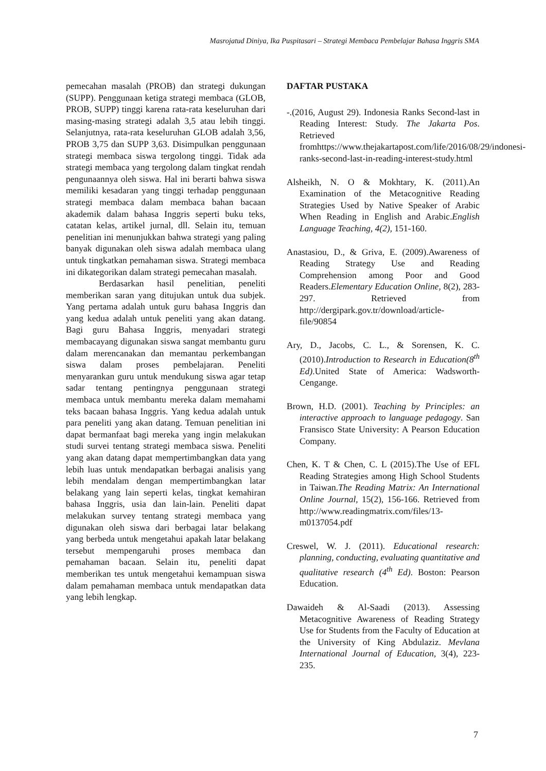Masrojatud Diniya, Ika Puspitasari – Strategi Membaca Pembelajar Bahasa Inggris SMA
pemecahan masalah (PROB) dan strategi dukungan (SUPP). Penggunaan ketiga strategi membaca (GLOB, PROB, SUPP) tinggi karena rata-rata keseluruhan dari masing-masing strategi adalah 3,5 atau lebih tinggi. Selanjutnya, rata-rata keseluruhan GLOB adalah 3,56, PROB 3,75 dan SUPP 3,63. Disimpulkan penggunaan strategi membaca siswa tergolong tinggi. Tidak ada strategi membaca yang tergolong dalam tingkat rendah pengunaannya oleh siswa. Hal ini berarti bahwa siswa memiliki kesadaran yang tinggi terhadap penggunaan strategi membaca dalam membaca bahan bacaan akademik dalam bahasa Inggris seperti buku teks, catatan kelas, artikel jurnal, dll. Selain itu, temuan penelitian ini menunjukkan bahwa strategi yang paling banyak digunakan oleh siswa adalah membaca ulang untuk tingkatkan pemahaman siswa. Strategi membaca ini dikategorikan dalam strategi pemecahan masalah.
Berdasarkan hasil penelitian, peneliti memberikan saran yang ditujukan untuk dua subjek. Yang pertama adalah untuk guru bahasa Inggris dan yang kedua adalah untuk peneliti yang akan datang. Bagi guru Bahasa Inggris, menyadari strategi membacayang digunakan siswa sangat membantu guru dalam merencanakan dan memantau perkembangan siswa dalam proses pembelajaran. Peneliti menyarankan guru untuk mendukung siswa agar tetap sadar tentang pentingnya penggunaan strategi membaca untuk membantu mereka dalam memahami teks bacaan bahasa Inggris. Yang kedua adalah untuk para peneliti yang akan datang. Temuan penelitian ini dapat bermanfaat bagi mereka yang ingin melakukan studi survei tentang strategi membaca siswa. Peneliti yang akan datang dapat mempertimbangkan data yang lebih luas untuk mendapatkan berbagai analisis yang lebih mendalam dengan mempertimbangkan latar belakang yang lain seperti kelas, tingkat kemahiran bahasa Inggris, usia dan lain-lain. Peneliti dapat melakukan survey tentang strategi membaca yang digunakan oleh siswa dari berbagai latar belakang yang berbeda untuk mengetahui apakah latar belakang tersebut mempengaruhi proses membaca dan pemahaman bacaan. Selain itu, peneliti dapat memberikan tes untuk mengetahui kemampuan siswa dalam pemahaman membaca untuk mendapatkan data yang lebih lengkap.
DAFTAR PUSTAKA
-.(2016, August 29). Indonesia Ranks Second-last in Reading Interest: Study. The Jakarta Pos. Retrieved fromhttps://www.thejakartapost.com/life/2016/08/29/indonesi-ranks-second-last-in-reading-interest-study.html
Alsheikh, N. O & Mokhtary, K. (2011).An Examination of the Metacognitive Reading Strategies Used by Native Speaker of Arabic When Reading in English and Arabic.English Language Teaching, 4(2), 151-160.
Anastasiou, D., & Griva, E. (2009).Awareness of Reading Strategy Use and Reading Comprehension among Poor and Good Readers.Elementary Education Online, 8(2), 283-297. Retrieved from http://dergipark.gov.tr/download/article-file/90854
Ary, D., Jacobs, C. L., & Sorensen, K. C. (2010).Introduction to Research in Education(8<sup>th</sup> Ed).United State of America: Wadsworth-Cengange.
Brown, H.D. (2001). Teaching by Principles: an interactive approach to language pedagogy. San Fransisco State University: A Pearson Education Company.
Chen, K. T & Chen, C. L (2015).The Use of EFL Reading Strategies among High School Students in Taiwan.The Reading Matrix: An International Online Journal, 15(2), 156-166. Retrieved from http://www.readingmatrix.com/files/13-m0137054.pdf
Creswel, W. J. (2011). Educational research: planning, conducting, evaluating quantitative and qualitative research (4<sup>th</sup> Ed). Boston: Pearson Education.
Dawaideh & Al-Saadi (2013). Assessing Metacognitive Awareness of Reading Strategy Use for Students from the Faculty of Education at the University of King Abdulaziz. Mevlana International Journal of Education, 3(4), 223-235.
7